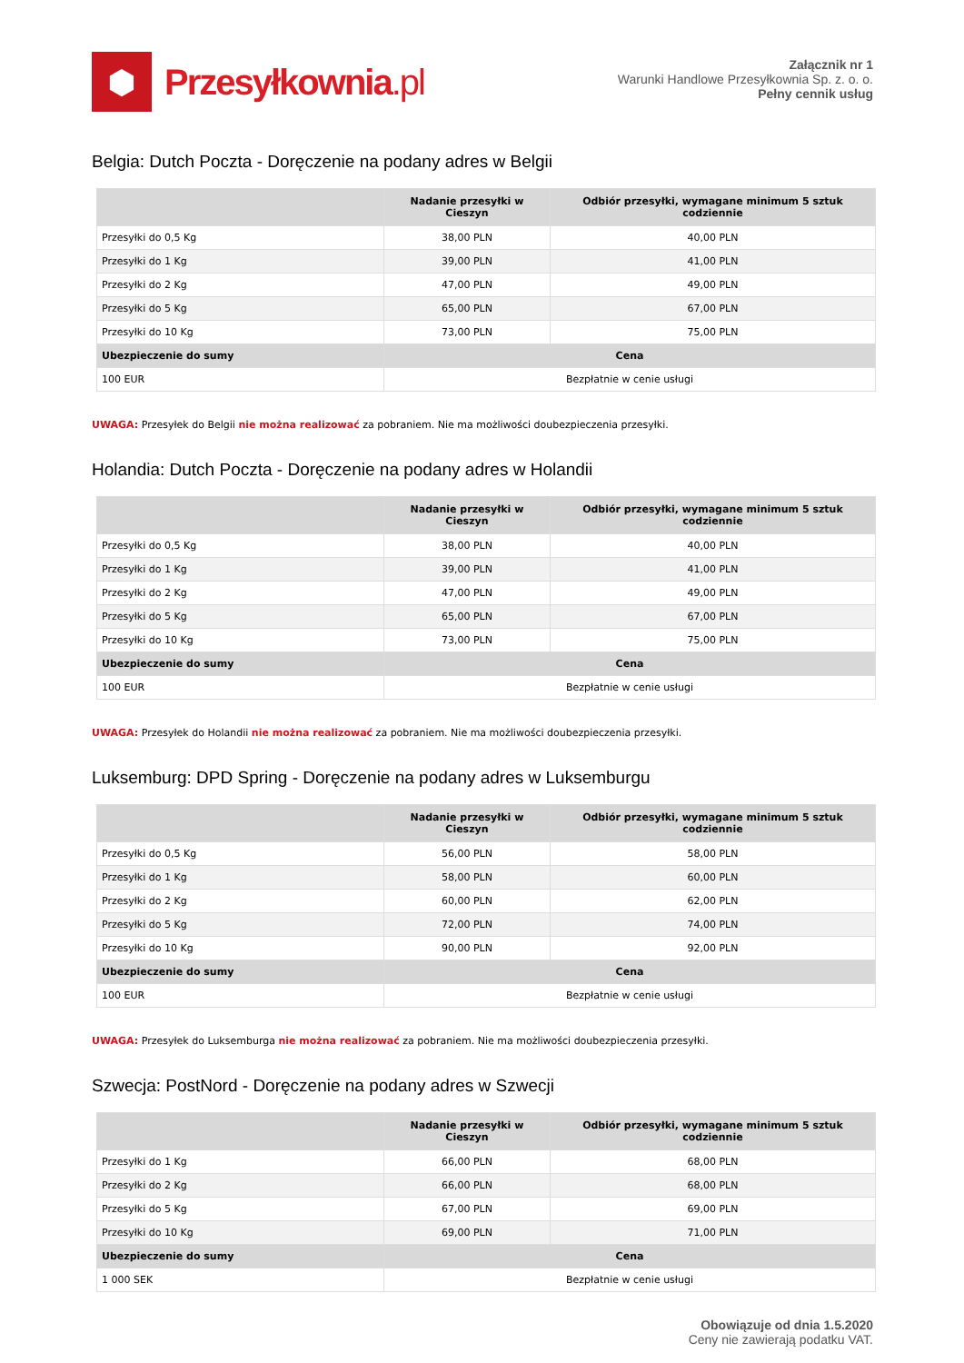⬢
Przesyłkownia.pl
Załącznik nr 1
Warunki Handlowe Przesyłkownia Sp. z. o. o.
Pełny cennik usług
Belgia: Dutch Poczta - Doręczenie na podany adres w Belgii
| | Nadanie przesyłki w Cieszyn | Odbiór przesyłki, wymagane minimum 5 sztuk codziennie |
| --- | --- | --- |
| Przesyłki do 0,5 Kg | 38,00 PLN | 40,00 PLN |
| Przesyłki do 1 Kg | 39,00 PLN | 41,00 PLN |
| Przesyłki do 2 Kg | 47,00 PLN | 49,00 PLN |
| Przesyłki do 5 Kg | 65,00 PLN | 67,00 PLN |
| Przesyłki do 10 Kg | 73,00 PLN | 75,00 PLN |
| Ubezpieczenie do sumy | Cena | |
| 100 EUR | Bezpłatnie w cenie usługi | |
UWAGA: Przesyłek do Belgii nie można realizować za pobraniem. Nie ma możliwości doubezpieczenia przesyłki.
Holandia: Dutch Poczta - Doręczenie na podany adres w Holandii
| | Nadanie przesyłki w Cieszyn | Odbiór przesyłki, wymagane minimum 5 sztuk codziennie |
| --- | --- | --- |
| Przesyłki do 0,5 Kg | 38,00 PLN | 40,00 PLN |
| Przesyłki do 1 Kg | 39,00 PLN | 41,00 PLN |
| Przesyłki do 2 Kg | 47,00 PLN | 49,00 PLN |
| Przesyłki do 5 Kg | 65,00 PLN | 67,00 PLN |
| Przesyłki do 10 Kg | 73,00 PLN | 75,00 PLN |
| Ubezpieczenie do sumy | Cena | |
| 100 EUR | Bezpłatnie w cenie usługi | |
UWAGA: Przesyłek do Holandii nie można realizować za pobraniem. Nie ma możliwości doubezpieczenia przesyłki.
Luksemburg: DPD Spring - Doręczenie na podany adres w Luksemburgu
| | Nadanie przesyłki w Cieszyn | Odbiór przesyłki, wymagane minimum 5 sztuk codziennie |
| --- | --- | --- |
| Przesyłki do 0,5 Kg | 56,00 PLN | 58,00 PLN |
| Przesyłki do 1 Kg | 58,00 PLN | 60,00 PLN |
| Przesyłki do 2 Kg | 60,00 PLN | 62,00 PLN |
| Przesyłki do 5 Kg | 72,00 PLN | 74,00 PLN |
| Przesyłki do 10 Kg | 90,00 PLN | 92,00 PLN |
| Ubezpieczenie do sumy | Cena | |
| 100 EUR | Bezpłatnie w cenie usługi | |
UWAGA: Przesyłek do Luksemburga nie można realizować za pobraniem. Nie ma możliwości doubezpieczenia przesyłki.
Szwecja: PostNord - Doręczenie na podany adres w Szwecji
| | Nadanie przesyłki w Cieszyn | Odbiór przesyłki, wymagane minimum 5 sztuk codziennie |
| --- | --- | --- |
| Przesyłki do 1 Kg | 66,00 PLN | 68,00 PLN |
| Przesyłki do 2 Kg | 66,00 PLN | 68,00 PLN |
| Przesyłki do 5 Kg | 67,00 PLN | 69,00 PLN |
| Przesyłki do 10 Kg | 69,00 PLN | 71,00 PLN |
| Ubezpieczenie do sumy | Cena | |
| 1 000 SEK | Bezpłatnie w cenie usługi | |
Obowiązuje od dnia 1.5.2020
Ceny nie zawierają podatku VAT.